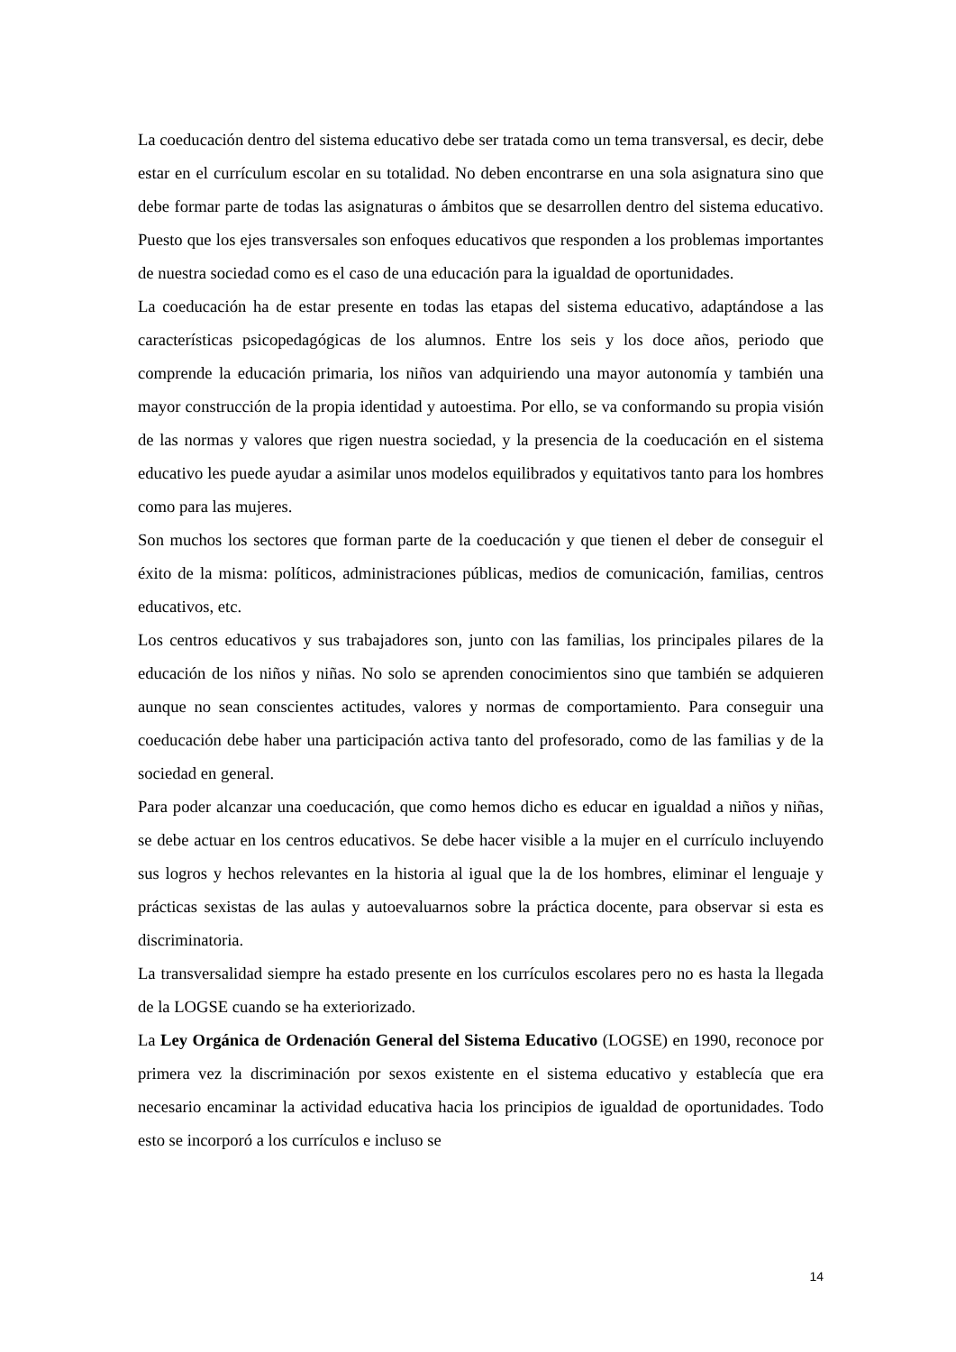La coeducación dentro del sistema educativo debe ser tratada como un tema transversal, es decir, debe estar en el currículum escolar en su totalidad. No deben encontrarse en una sola asignatura sino que debe formar parte de todas las asignaturas o ámbitos que se desarrollen dentro del sistema educativo. Puesto que los ejes transversales son enfoques educativos que responden a los problemas importantes de nuestra sociedad como es el caso de una educación para la igualdad de oportunidades.
La coeducación ha de estar presente en todas las etapas del sistema educativo, adaptándose a las características psicopedagógicas de los alumnos. Entre los seis y los doce años, periodo que comprende la educación primaria, los niños van adquiriendo una mayor autonomía y también una mayor construcción de la propia identidad y autoestima. Por ello, se va conformando su propia visión de las normas y valores que rigen nuestra sociedad, y la presencia de la coeducación en el sistema educativo les puede ayudar a asimilar unos modelos equilibrados y equitativos tanto para los hombres como para las mujeres.
Son muchos los sectores que forman parte de la coeducación y que tienen el deber de conseguir el éxito de la misma: políticos, administraciones públicas, medios de comunicación, familias, centros educativos, etc.
Los centros educativos y sus trabajadores son, junto con las familias, los principales pilares de la educación de los niños y niñas. No solo se aprenden conocimientos sino que también se adquieren aunque no sean conscientes actitudes, valores y normas de comportamiento. Para conseguir una coeducación debe haber una participación activa tanto del profesorado, como de las familias y de la sociedad en general.
Para poder alcanzar una coeducación, que como hemos dicho es educar en igualdad a niños y niñas, se debe actuar en los centros educativos. Se debe hacer visible a la mujer en el currículo incluyendo sus logros y hechos relevantes en la historia al igual que la de los hombres, eliminar el lenguaje y prácticas sexistas de las aulas y autoevaluarnos sobre la práctica docente, para observar si esta es discriminatoria.
La transversalidad siempre ha estado presente en los currículos escolares pero no es hasta la llegada de la LOGSE cuando se ha exteriorizado.
La Ley Orgánica de Ordenación General del Sistema Educativo (LOGSE) en 1990, reconoce por primera vez la discriminación por sexos existente en el sistema educativo y establecía que era necesario encaminar la actividad educativa hacia los principios de igualdad de oportunidades. Todo esto se incorporó a los currículos e incluso se
14